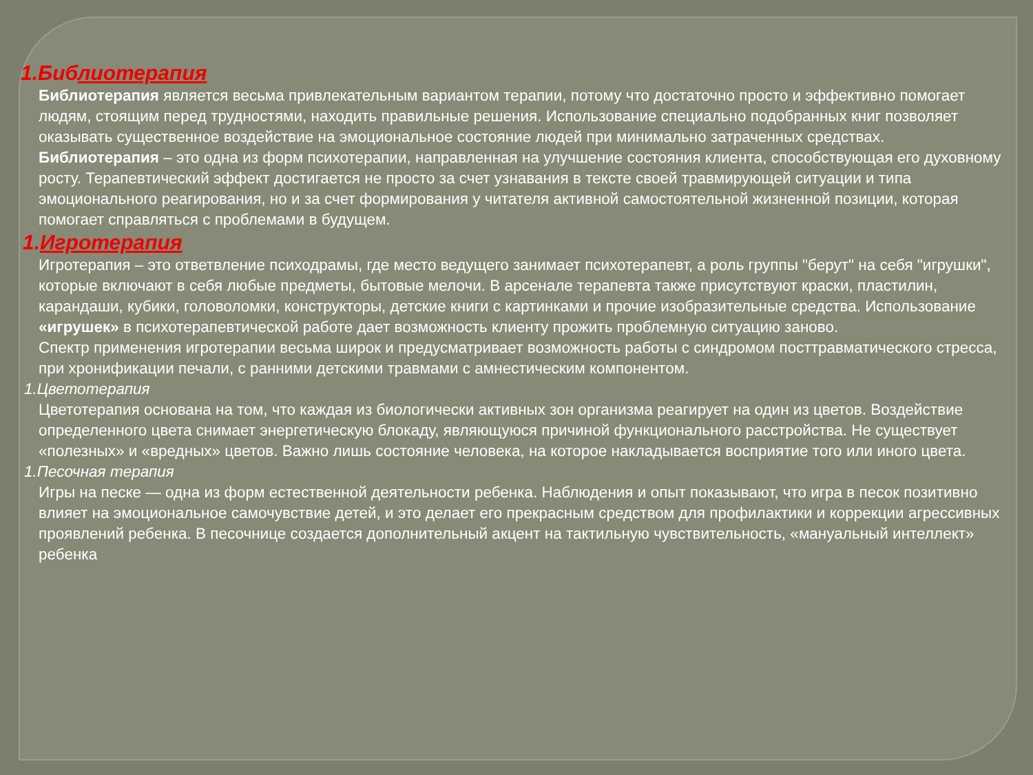1.Библиотерапия
Библиотерапия является весьма привлекательным вариантом терапии, потому что достаточно просто и эффективно помогает людям, стоящим перед трудностями, находить правильные решения. Использование специально подобранных книг позволяет оказывать существенное воздействие на эмоциональное состояние людей при минимально затраченных средствах.
Библиотерапия – это одна из форм психотерапии, направленная на улучшение состояния клиента, способствующая его духовному росту. Терапевтический эффект достигается не просто за счет узнавания в тексте своей травмирующей ситуации и типа эмоционального реагирования, но и за счет формирования у читателя активной самостоятельной жизненной позиции, которая помогает справляться с проблемами в будущем.
1.Игротерапия
Игротерапия – это ответвление психодрамы, где место ведущего занимает психотерапевт, а роль группы "берут" на себя "игрушки", которые включают в себя любые предметы, бытовые мелочи. В арсенале терапевта также присутствуют краски, пластилин, карандаши, кубики, головоломки, конструкторы, детские книги с картинками и прочие изобразительные средства. Использование «игрушек» в психотерапевтической работе дает возможность клиенту прожить проблемную ситуацию заново.
Спектр применения игротерапии весьма широк и предусматривает возможность работы с синдромом посттравматического стресса, при хронификации печали, с ранними детскими травмами с амнестическим компонентом.
1.Цветотерапия
Цветотерапия основана на том, что каждая из биологически активных зон организма реагирует на один из цветов. Воздействие определенного цвета снимает энергетическую блокаду, являющуюся причиной функционального расстройства. Не существует «полезных» и «вредных» цветов. Важно лишь состояние человека, на которое накладывается восприятие того или иного цвета.
1.Песочная терапия
Игры на песке — одна из форм естественной деятельности ребенка. Наблюдения и опыт показывают, что игра в песок позитивно влияет на эмоциональное самочувствие детей, и это делает его прекрасным средством для профилактики и коррекции агрессивных проявлений ребенка. В песочнице создается дополнительный акцент на тактильную чувствительность, «мануальный интеллект» ребенка